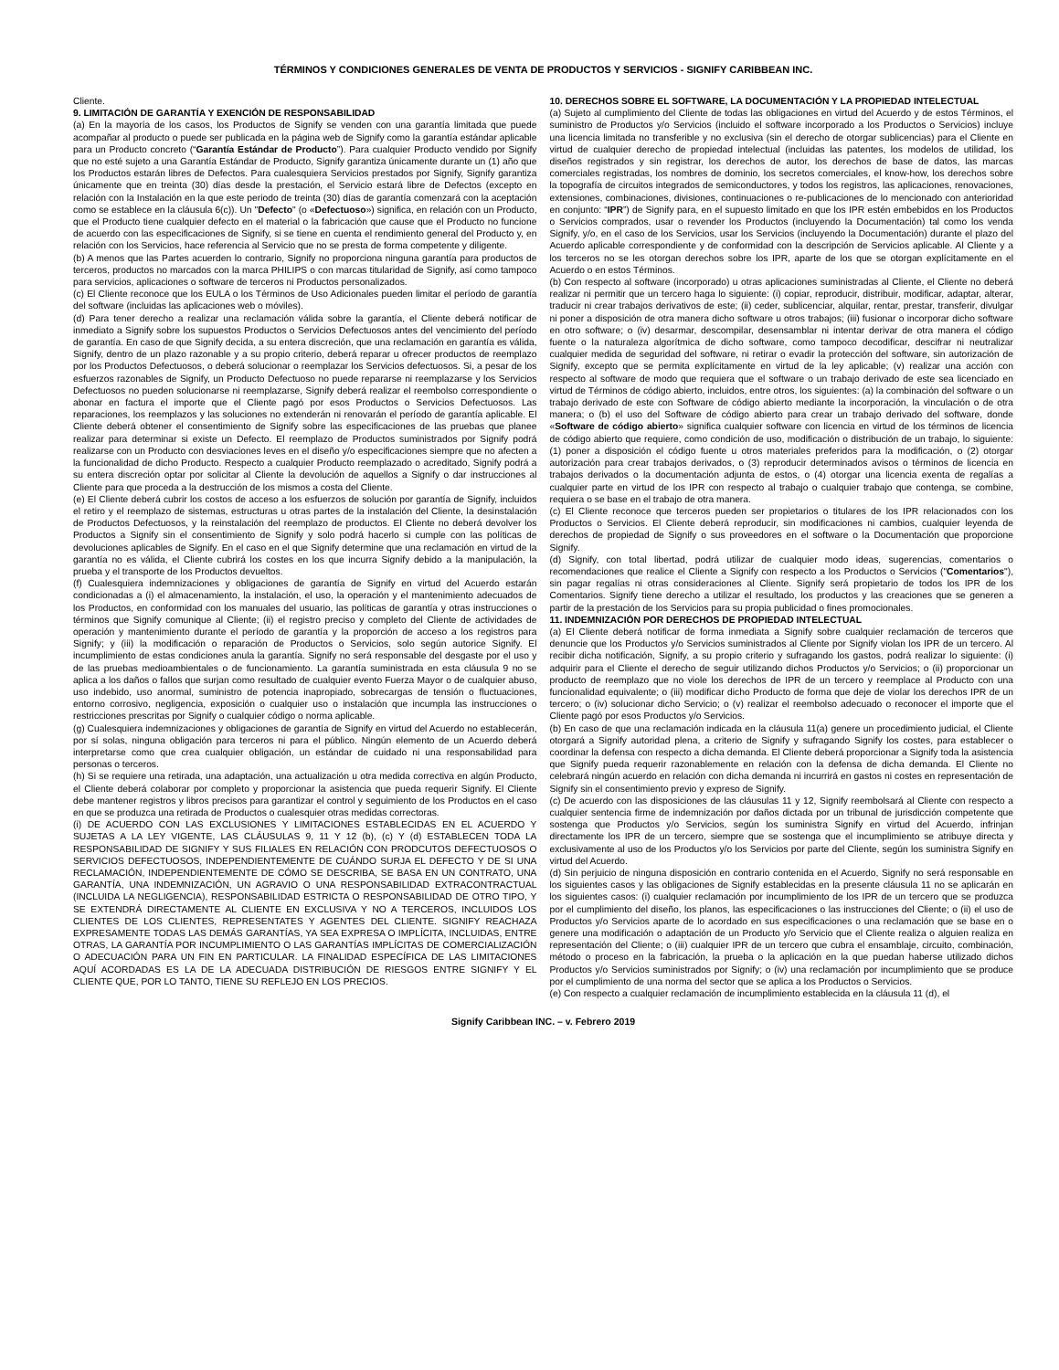TÉRMINOS Y CONDICIONES GENERALES DE VENTA DE PRODUCTOS Y SERVICIOS - SIGNIFY CARIBBEAN INC.
Cliente.
9. LIMITACIÓN DE GARANTÍA Y EXENCIÓN DE RESPONSABILIDAD
(a) En la mayoría de los casos, los Productos de Signify se venden con una garantía limitada que puede acompañar al producto o puede ser publicada en la página web de Signify como la garantía estándar aplicable para un Producto concreto (“Garantía Estándar de Producto”). Para cualquier Producto vendido por Signify que no esté sujeto a una Garantía Estándar de Producto, Signify garantiza únicamente durante un (1) año que los Productos estarán libres de Defectos. Para cualesquiera Servicios prestados por Signify, Signify garantiza únicamente que en treinta (30) días desde la prestación, el Servicio estará libre de Defectos (excepto en relación con la Instalación en la que este periodo de treinta (30) días de garantía comenzará con la aceptación como se establece en la cláusula 6(c)). Un "Defecto" (o «Defectuoso») significa, en relación con un Producto, que el Producto tiene cualquier defecto en el material o la fabricación que cause que el Producto no funcione de acuerdo con las especificaciones de Signify, si se tiene en cuenta el rendimiento general del Producto y, en relación con los Servicios, hace referencia al Servicio que no se presta de forma competente y diligente.
(b) A menos que las Partes acuerden lo contrario, Signify no proporciona ninguna garantía para productos de terceros, productos no marcados con la marca PHILIPS o con marcas titularidad de Signify, así como tampoco para servicios, aplicaciones o software de terceros ni Productos personalizados.
(c) El Cliente reconoce que los EULA o los Términos de Uso Adicionales pueden limitar el período de garantía del software (incluidas las aplicaciones web o móviles).
(d) Para tener derecho a realizar una reclamación válida sobre la garantía, el Cliente deberá notificar de inmediato a Signify sobre los supuestos Productos o Servicios Defectuosos antes del vencimiento del período de garantía. En caso de que Signify decida, a su entera discreción, que una reclamación en garantía es válida, Signify, dentro de un plazo razonable y a su propio criterio, deberá reparar u ofrecer productos de reemplazo por los Productos Defectuosos, o deberá solucionar o reemplazar los Servicios defectuosos. Si, a pesar de los esfuerzos razonables de Signify, un Producto Defectuoso no puede repararse ni reemplazarse y los Servicios Defectuosos no pueden solucionarse ni reemplazarse, Signify deberá realizar el reembolso correspondiente o abonar en factura el importe que el Cliente pagó por esos Productos o Servicios Defectuosos. Las reparaciones, los reemplazos y las soluciones no extenderán ni renovarán el período de garantía aplicable. El Cliente deberá obtener el consentimiento de Signify sobre las especificaciones de las pruebas que planee realizar para determinar si existe un Defecto. El reemplazo de Productos suministrados por Signify podrá realizarse con un Producto con desviaciones leves en el diseño y/o especificaciones siempre que no afecten a la funcionalidad de dicho Producto. Respecto a cualquier Producto reemplazado o acreditado, Signify podrá a su entera discreción optar por solicitar al Cliente la devolución de aquellos a Signify o dar instrucciones al Cliente para que proceda a la destrucción de los mismos a costa del Cliente.
(e) El Cliente deberá cubrir los costos de acceso a los esfuerzos de solución por garantía de Signify, incluidos el retiro y el reemplazo de sistemas, estructuras u otras partes de la instalación del Cliente, la desinstalación de Productos Defectuosos, y la reinstalación del reemplazo de productos. El Cliente no deberá devolver los Productos a Signify sin el consentimiento de Signify y solo podrá hacerlo si cumple con las políticas de devoluciones aplicables de Signify. En el caso en el que Signify determine que una reclamación en virtud de la garantía no es válida, el Cliente cubrirá los costes en los que incurra Signify debido a la manipulación, la prueba y el transporte de los Productos devueltos.
(f) Cualesquiera indemnizaciones y obligaciones de garantía de Signify en virtud del Acuerdo estarán condicionadas a (i) el almacenamiento, la instalación, el uso, la operación y el mantenimiento adecuados de los Productos, en conformidad con los manuales del usuario, las políticas de garantía y otras instrucciones o términos que Signify comunique al Cliente; (ii) el registro preciso y completo del Cliente de actividades de operación y mantenimiento durante el período de garantía y la proporción de acceso a los registros para Signify; y (iii) la modificación o reparación de Productos o Servicios, solo según autorice Signify. El incumplimiento de estas condiciones anula la garantía. Signify no será responsable del desgaste por el uso y de las pruebas medioambientales o de funcionamiento. La garantía suministrada en esta cláusula 9 no se aplica a los daños o fallos que surjan como resultado de cualquier evento Fuerza Mayor o de cualquier abuso, uso indebido, uso anormal, suministro de potencia inapropiado, sobrecargas de tensión o fluctuaciones, entorno corrosivo, negligencia, exposición o cualquier uso o instalación que incumpla las instrucciones o restricciones prescritas por Signify o cualquier código o norma aplicable.
(g) Cualesquiera indemnizaciones y obligaciones de garantía de Signify en virtud del Acuerdo no establecerán, por sí solas, ninguna obligación para terceros ni para el público. Ningún elemento de un Acuerdo deberá interpretarse como que crea cualquier obligación, un estándar de cuidado ni una responsabilidad para personas o terceros.
(h) Si se requiere una retirada, una adaptación, una actualización u otra medida correctiva en algún Producto, el Cliente deberá colaborar por completo y proporcionar la asistencia que pueda requerir Signify. El Cliente debe mantener registros y libros precisos para garantizar el control y seguimiento de los Productos en el caso en que se produzca una retirada de Productos o cualesquier otras medidas correctoras.
(i) DE ACUERDO CON LAS EXCLUSIONES Y LIMITACIONES ESTABLECIDAS EN EL ACUERDO Y SUJETAS A LA LEY VIGENTE, LAS CLÁUSULAS 9, 11 Y 12 (b), (c) Y (d) ESTABLECEN TODA LA RESPONSABILIDAD DE SIGNIFY Y SUS FILIALES EN RELACIÓN CON PRODCUTOS DEFECTUOSOS O SERVICIOS DEFECTUOSOS, INDEPENDIENTEMENTE DE CUÁNDO SURJA EL DEFECTO Y DE SI UNA RECLAMACIÓN, INDEPENDIENTEMENTE DE CÓMO SE DESCRIBA, SE BASA EN UN CONTRATO, UNA GARANTÍA, UNA INDEMNIZACIÓN, UN AGRAVIO O UNA RESPONSABILIDAD EXTRACONTRACTUAL (INCLUIDA LA NEGLIGENCIA), RESPONSABILIDAD ESTRICTA O RESPONSABILIDAD DE OTRO TIPO, Y SE EXTENDRÁ DIRECTAMENTE AL CLIENTE EN EXCLUSIVA Y NO A TERCEROS, INCLUIDOS LOS CLIENTES DE LOS CLIENTES, REPRESENTATES Y AGENTES DEL CLIENTE. SIGNIFY REACHAZA EXPRESAMENTE TODAS LAS DEMÁS GARANTÍAS, YA SEA EXPRESA O IMPLÍCITA, INCLUIDAS, ENTRE OTRAS, LA GARANTÍA POR INCUMPLIMIENTO O LAS GARANTÍAS IMPLÍCITAS DE COMERCIALIZACIÓN O ADECUACIÓN PARA UN FIN EN PARTICULAR. LA FINALIDAD ESPECÍFICA DE LAS LIMITACIONES AQUÍ ACORDADAS ES LA DE LA ADECUADA DISTRIBUCIÓN DE RIESGOS ENTRE SIGNIFY Y EL CLIENTE QUE, POR LO TANTO, TIENE SU REFLEJO EN LOS PRECIOS.
10. DERECHOS SOBRE EL SOFTWARE, LA DOCUMENTACIÓN Y LA PROPIEDAD INTELECTUAL
(a) Sujeto al cumplimiento del Cliente de todas las obligaciones en virtud del Acuerdo y de estos Términos, el suministro de Productos y/o Servicios (incluido el software incorporado a los Productos o Servicios) incluye una licencia limitada no transferible y no exclusiva (sin el derecho de otorgar sublicencias) para el Cliente en virtud de cualquier derecho de propiedad intelectual (incluidas las patentes, los modelos de utilidad, los diseños registrados y sin registrar, los derechos de autor, los derechos de base de datos, las marcas comerciales registradas, los nombres de dominio, los secretos comerciales, el know-how, los derechos sobre la topografía de circuitos integrados de semiconductores, y todos los registros, las aplicaciones, renovaciones, extensiones, combinaciones, divisiones, continuaciones o re-publicaciones de lo mencionado con anterioridad en conjunto: “IPR”) de Signify para, en el supuesto limitado en que los IPR estén embebidos en los Productos o Servicios comprados, usar o revender los Productos (incluyendo la Documentación) tal como los venda Signify, y/o, en el caso de los Servicios, usar los Servicios (incluyendo la Documentación) durante el plazo del Acuerdo aplicable correspondiente y de conformidad con la descripción de Servicios aplicable. Al Cliente y a los terceros no se les otorgan derechos sobre los IPR, aparte de los que se otorgan explícitamente en el Acuerdo o en estos Términos.
(b) Con respecto al software (incorporado) u otras aplicaciones suministradas al Cliente, el Cliente no deberá realizar ni permitir que un tercero haga lo siguiente: (i) copiar, reproducir, distribuir, modificar, adaptar, alterar, traducir ni crear trabajos derivativos de este; (ii) ceder, sublicenciar, alquilar, rentar, prestar, transferir, divulgar ni poner a disposición de otra manera dicho software u otros trabajos; (iii) fusionar o incorporar dicho software en otro software; o (iv) desarmar, descompilar, desensamblar ni intentar derivar de otra manera el código fuente o la naturaleza algorítmica de dicho software, como tampoco decodificar, descifrar ni neutralizar cualquier medida de seguridad del software, ni retirar o evadir la protección del software, sin autorización de Signify, excepto que se permita explícitamente en virtud de la ley aplicable; (v) realizar una acción con respecto al software de modo que requiera que el software o un trabajo derivado de este sea licenciado en virtud de Términos de código abierto, incluidos, entre otros, los siguientes: (a) la combinación del software o un trabajo derivado de este con Software de código abierto mediante la incorporación, la vinculación o de otra manera; o (b) el uso del Software de código abierto para crear un trabajo derivado del software, donde «Software de código abierto» significa cualquier software con licencia en virtud de los términos de licencia de código abierto que requiere, como condición de uso, modificación o distribución de un trabajo, lo siguiente: (1) poner a disposición el código fuente u otros materiales preferidos para la modificación, o (2) otorgar autorización para crear trabajos derivados, o (3) reproducir determinados avisos o términos de licencia en trabajos derivados o la documentación adjunta de estos, o (4) otorgar una licencia exenta de regalías a cualquier parte en virtud de los IPR con respecto al trabajo o cualquier trabajo que contenga, se combine, requiera o se base en el trabajo de otra manera.
(c) El Cliente reconoce que terceros pueden ser propietarios o titulares de los IPR relacionados con los Productos o Servicios. El Cliente deberá reproducir, sin modificaciones ni cambios, cualquier leyenda de derechos de propiedad de Signify o sus proveedores en el software o la Documentación que proporcione Signify.
(d) Signify, con total libertad, podrá utilizar de cualquier modo ideas, sugerencias, comentarios o recomendaciones que realice el Cliente a Signify con respecto a los Productos o Servicios ("Comentarios"), sin pagar regalías ni otras consideraciones al Cliente. Signify será propietario de todos los IPR de los Comentarios. Signify tiene derecho a utilizar el resultado, los productos y las creaciones que se generen a partir de la prestación de los Servicios para su propia publicidad o fines promocionales.
11. INDEMNIZACIÓN POR DERECHOS DE PROPIEDAD INTELECTUAL
(a) El Cliente deberá notificar de forma inmediata a Signify sobre cualquier reclamación de terceros que denuncie que los Productos y/o Servicios suministrados al Cliente por Signify violan los IPR de un tercero. Al recibir dicha notificación, Signify, a su propio criterio y sufragando los gastos, podrá realizar lo siguiente: (i) adquirir para el Cliente el derecho de seguir utilizando dichos Productos y/o Servicios; o (ii) proporcionar un producto de reemplazo que no viole los derechos de IPR de un tercero y reemplace al Producto con una funcionalidad equivalente; o (iii) modificar dicho Producto de forma que deje de violar los derechos IPR de un tercero; o (iv) solucionar dicho Servicio; o (v) realizar el reembolso adecuado o reconocer el importe que el Cliente pagó por esos Productos y/o Servicios.
(b) En caso de que una reclamación indicada en la cláusula 11(a) genere un procedimiento judicial, el Cliente otorgará a Signify autoridad plena, a criterio de Signify y sufragando Signify los costes, para establecer o coordinar la defensa con respecto a dicha demanda. El Cliente deberá proporcionar a Signify toda la asistencia que Signify pueda requerir razonablemente en relación con la defensa de dicha demanda. El Cliente no celebrará ningún acuerdo en relación con dicha demanda ni incurrirá en gastos ni costes en representación de Signify sin el consentimiento previo y expreso de Signify.
(c) De acuerdo con las disposiciones de las cláusulas 11 y 12, Signify reembolsará al Cliente con respecto a cualquier sentencia firme de indemnización por daños dictada por un tribunal de jurisdicción competente que sostenga que Productos y/o Servicios, según los suministra Signify en virtud del Acuerdo, infrinjan directamente los IPR de un tercero, siempre que se sostenga que el incumplimiento se atribuye directa y exclusivamente al uso de los Productos y/o los Servicios por parte del Cliente, según los suministra Signify en virtud del Acuerdo.
(d) Sin perjuicio de ninguna disposición en contrario contenida en el Acuerdo, Signify no será responsable en los siguientes casos y las obligaciones de Signify establecidas en la presente cláusula 11 no se aplicarán en los siguientes casos: (i) cualquier reclamación por incumplimiento de los IPR de un tercero que se produzca por el cumplimiento del diseño, los planos, las especificaciones o las instrucciones del Cliente; o (ii) el uso de Productos y/o Servicios aparte de lo acordado en sus especificaciones o una reclamación que se base en o genere una modificación o adaptación de un Producto y/o Servicio que el Cliente realiza o alguien realiza en representación del Cliente; o (iii) cualquier IPR de un tercero que cubra el ensamblaje, circuito, combinación, método o proceso en la fabricación, la prueba o la aplicación en la que puedan haberse utilizado dichos Productos y/o Servicios suministrados por Signify; o (iv) una reclamación por incumplimiento que se produce por el cumplimiento de una norma del sector que se aplica a los Productos o Servicios.
(e) Con respecto a cualquier reclamación de incumplimiento establecida en la cláusula 11 (d), el
Signify Caribbean INC. – v. Febrero 2019